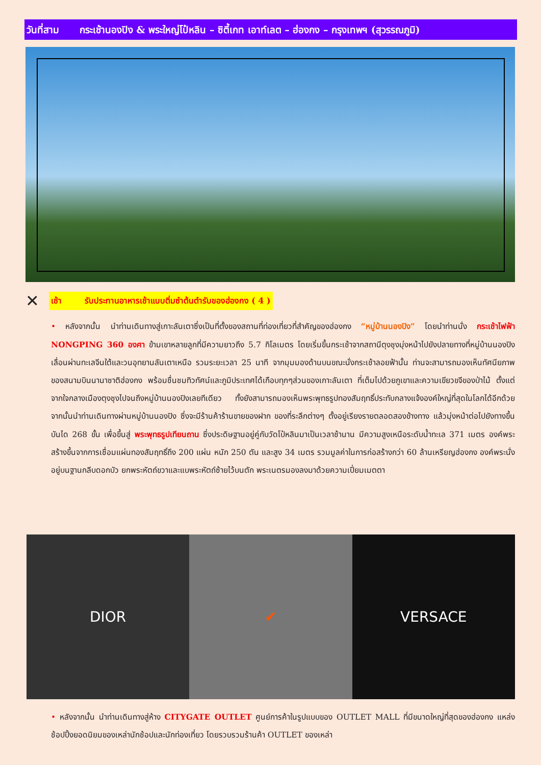วันที่สาม กระเช้านองปิง & พระใหญ่โป๋หลิน – ซิตี้เกท เอาท์เลต – ฮ่องกง – กรุงเทพฯ (สุวรรณภูมิ)
✕
เช้า รับประทานอาหารเช้าแบบติ่มซำต้นตำรับของฮ่องกง ( 4 )
• หลังจากนั้น นำท่านเดินทางสู่เกาะลันเตาซึ่งเป็นที่ตั้งของสถานที่ท่องเที่ยวที่สำคัญของฮ่องกง “หมู่บ้านนองปิง” โดยนำท่านนั่ง กระเช้าไฟฟ้า NONGPING 360 องศา ข้ามเขาหลายลูกที่มีความยาวถึง 5.7 กิโลเมตร โดยเริ่มขึ้นกระเช้าจากสถานีตุงชุงมุ่งหน้าไปยังปลายทางที่หมู่บ้านนองปิง เลื่อนผ่านทะเลจีนใต้และวนอุทยานลันเตาเหนือ รวมระยะเวลา 25 นาที จากมุมมองด้านบนขณะนั่งกระเช้าลอยฟ้านั้น ท่านจะสามารถมองเห็นทัศนียภาพของสนามบินนานาชาติฮ่องกง พร้อมชื่นชมทิวทัศน์และภูมิประเทศได้เกือบทุกๆส่วนของเกาะลันเตา ที่เต็มไปด้วยภูเขาและความเขียวขจีของป่าไม้ ตั้งแต่จากใจกลางเมืองตุงชุงไปจนถึงหมู่บ้านนองปิงเลยทีเดียว ทั้งยังสามารถมองเห็นพระพุทธรูปทองสัมฤทธิ์ประทับกลางแจ้งองค์ใหญ่ที่สุดในโลกได้อีกด้วย จากนั้นนำท่านเดินทางผ่านหมู่บ้านนองปิง ซึ่งจะมีร้านค้าร้านขายของฝาก ของที่ระลึกต่างๆ ตั้งอยู่เรียงรายตลอดสองข้างทาง แล้วมุ่งหน้าต่อไปยังทางขึ้นบันได 268 ขั้น เพื่อขึ้นสู่ พระพุทธรูปเทียนถาน ซึ่งประดิษฐานอยู่คู่กับวัดโป๋หลินมาเป็นเวลาช้านาน มีความสูงเหนือระดับน้ำทะเล 371 เมตร องค์พระสร้างขึ้นจากการเชื่อมแผ่นทองสัมฤทธิ์ถึง 200 แผ่น หนัก 250 ตัน และสูง 34 เมตร รวมมูลค่าในการก่อสร้างกว่า 60 ล้านเหรียญฮ่องกง องค์พระนั่งอยู่บนฐานกลีบดอกบัว ยกพระหัตถ์ขวาและแบพระหัตถ์ซ้ายไว้บนตัก พระเนตรมองลงมาด้วยความเปี่ยมเมตตา
DIOR ✔ VERSACE
• หลังจากนั้น นำท่านเดินทางสู่ห้าง CITYGATE OUTLET ศูนย์การค้าในรูปแบบของ OUTLET MALL ที่มีขนาดใหญ่ที่สุดของฮ่องกง แหล่งช้อปปิ้งยอดนิยมของเหล่านักช้อปและนักท่องเที่ยว โดยรวบรวมร้านค้า OUTLET ของเหล่า